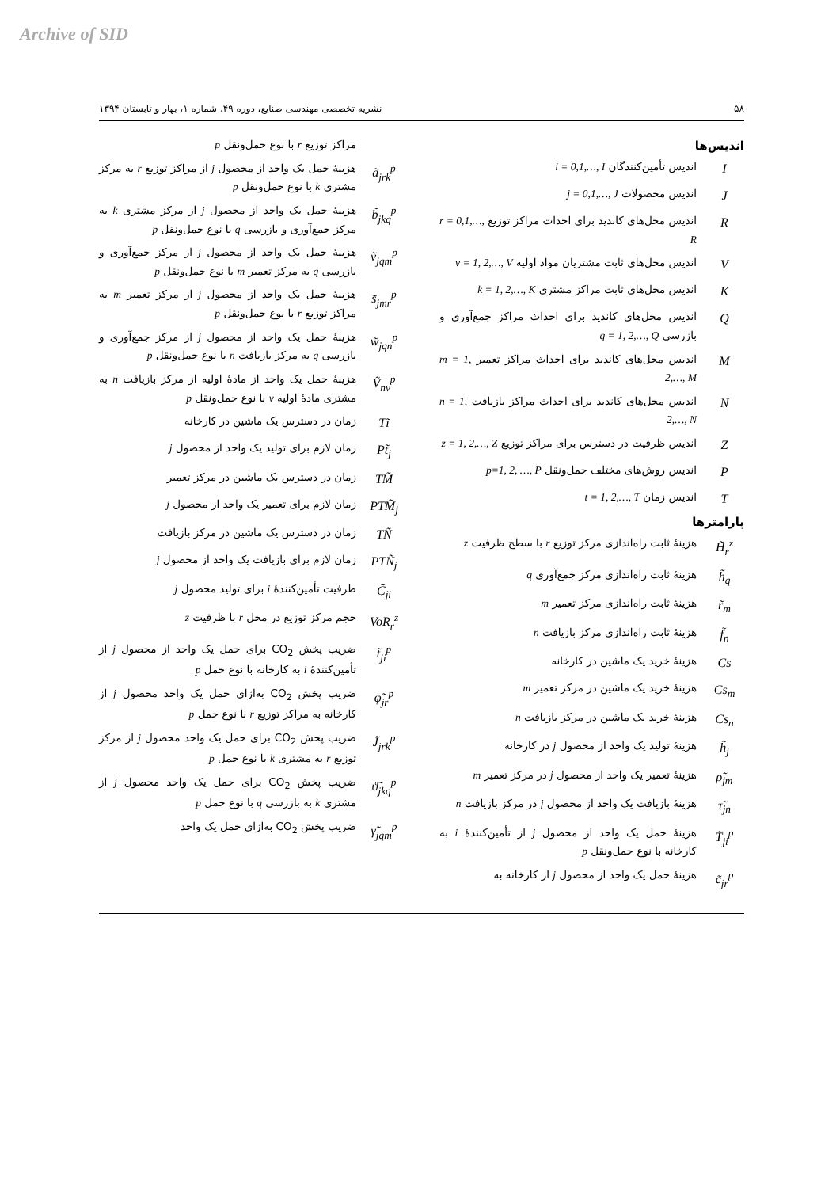Archive of SID
۵۸ نشریه تخصصی مهندسی صنایع، دوره ۴۹، شماره ۱، بهار و تابستان ۱۳۹۴
اندیس‌ها
Iاندیس تأمین‌کنندگان i = 0,1,…, I
Jاندیس محصولات j = 0,1,…, J
Rاندیس محل‌های کاندید برای احداث مراکز توزیع r = 0,1,…, R
Vاندیس محل‌های ثابت مشتریان مواد اولیه v = 1, 2,…, V
Kاندیس محل‌های ثابت مراکز مشتری k = 1, 2,…, K
Qاندیس محل‌های کاندید برای احداث مراکز جمع‌آوری و بازرسی q = 1, 2,…, Q
Mاندیس محل‌های کاندید برای احداث مراکز تعمیر m = 1, 2,…, M
Nاندیس محل‌های کاندید برای احداث مراکز بازیافت n = 1, 2,…, N
Zاندیس ظرفیت در دسترس برای مراکز توزیع z = 1, 2,…, Z
Pاندیس روش‌های مختلف حمل‌ونقل p=1, 2, …, P
Tاندیس زمان t = 1, 2,…, T
پارامترها
H̃<sub>r</sub><sup>z</sup> هزینهٔ ثابت راه‌اندازی مرکز توزیع r با سطح ظرفیت z
h̃<sub>q</sub> هزینهٔ ثابت راه‌اندازی مرکز جمع‌آوری q
r̃<sub>m</sub> هزینهٔ ثابت راه‌اندازی مرکز تعمیر m
f̃<sub>n</sub> هزینهٔ ثابت راه‌اندازی مرکز بازیافت n
Cs هزینهٔ خرید یک ماشین در کارخانه
Cs<sub>m</sub> هزینهٔ خرید یک ماشین در مرکز تعمیر m
Cs<sub>n</sub> هزینهٔ خرید یک ماشین در مرکز بازیافت n
h̃<sub>j</sub> هزینهٔ تولید یک واحد از محصول j در کارخانه
ρ̃<sub>jm</sub> هزینهٔ تعمیر یک واحد از محصول j در مرکز تعمیر m
τ̃<sub>jn</sub> هزینهٔ بازیافت یک واحد از محصول j در مرکز بازیافت n
T̃<sub>ji</sub><sup>p</sup> هزینهٔ حمل یک واحد از محصول j از تأمین‌کنندهٔ i به کارخانه با نوع حمل‌ونقل p
c̃<sub>jr</sub><sup>p</sup> هزینهٔ حمل یک واحد از محصول j از کارخانه به
مراکز توزیع r با نوع حمل‌ونقل p
ã<sub>jrk</sub><sup>p</sup> هزینهٔ حمل یک واحد از محصول j از مراکز توزیع r به مرکز مشتری k با نوع حمل‌ونقل p
b̃<sub>jkq</sub><sup>p</sup> هزینهٔ حمل یک واحد از محصول j از مرکز مشتری k به مرکز جمع‌آوری و بازرسی q با نوع حمل‌ونقل p
ṽ<sub>jqm</sub><sup>p</sup> هزینهٔ حمل یک واحد از محصول j از مرکز جمع‌آوری و بازرسی q به مرکز تعمیر m با نوع حمل‌ونقل p
s̃<sub>jmr</sub><sup>p</sup> هزینهٔ حمل یک واحد از محصول j از مرکز تعمیر m به مراکز توزیع r با نوع حمل‌ونقل p
w̃<sub>jqn</sub><sup>p</sup> هزینهٔ حمل یک واحد از محصول j از مرکز جمع‌آوری و بازرسی q به مرکز بازیافت n با نوع حمل‌ونقل p
Ṽ<sub>nv</sub><sup>p</sup> هزینهٔ حمل یک واحد از مادهٔ اولیه از مرکز بازیافت n به مشتری مادهٔ اولیه v با نوع حمل‌ونقل p
Tĩ زمان در دسترس یک ماشین در کارخانه
Pt̃<sub>j</sub> زمان لازم برای تولید یک واحد از محصول j
TM̃ زمان در دسترس یک ماشین در مرکز تعمیر
PTM̃<sub>j</sub> زمان لازم برای تعمیر یک واحد از محصول j
TÑ زمان در دسترس یک ماشین در مرکز بازیافت
PTÑ<sub>j</sub> زمان لازم برای بازیافت یک واحد از محصول j
C̃<sub>ji</sub> ظرفیت تأمین‌کنندهٔ i برای تولید محصول j
VoR<sub>r</sub><sup>z</sup> حجم مرکز توزیع در محل r با ظرفیت z
t̃<sub>ji</sub><sup>p</sup> ضریب پخش CO<sub>2</sub> برای حمل یک واحد از محصول j از تأمین‌کنندهٔ i به کارخانه با نوع حمل p
φ̃<sub>jr</sub><sup>p</sup> ضریب پخش CO<sub>2</sub> به‌ازای حمل یک واحد محصول j از کارخانه به مراکز توزیع r با نوع حمل p
J̃<sub>jrk</sub><sup>p</sup> ضریب پخش CO<sub>2</sub> برای حمل یک واحد محصول j از مرکز توزیع r به مشتری k با نوع حمل p
ϑ̃<sub>jkq</sub><sup>p</sup> ضریب پخش CO<sub>2</sub> برای حمل یک واحد محصول j از مشتری k به بازرسی q با نوع حمل p
γ̃<sub>jqm</sub><sup>p</sup> ضریب پخش CO<sub>2</sub> به‌ازای حمل یک واحد